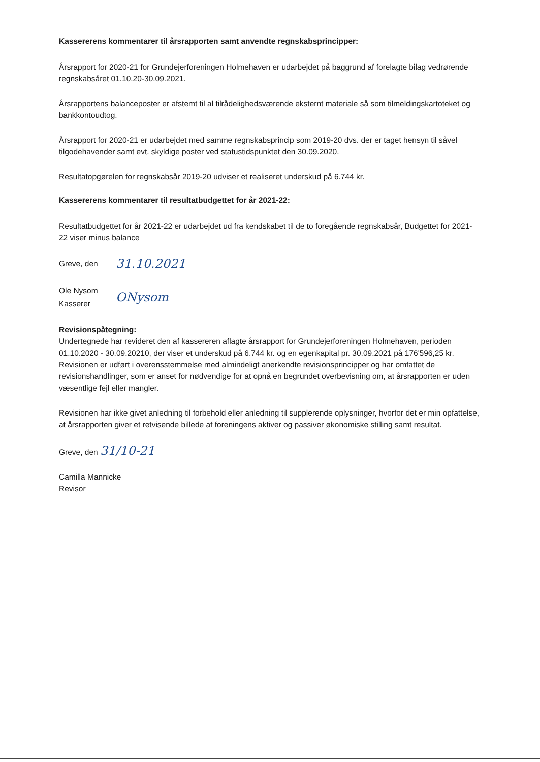Kassererens kommentarer til årsrapporten samt anvendte regnskabsprincipper:
Årsrapport for 2020-21 for Grundejerforeningen Holmehaven er udarbejdet på baggrund af forelagte bilag vedrørende regnskabsåret 01.10.20-30.09.2021.
Årsrapportens balanceposter er afstemt til al tilrådelighedsværende eksternt materiale så som tilmeldingskartoteket og bankkontoudtog.
Årsrapport for 2020-21 er udarbejdet med samme regnskabsprincip som 2019-20 dvs. der er taget hensyn til såvel tilgodehavender samt evt. skyldige poster ved statustidspunktet den 30.09.2020.
Resultatopgørelen for regnskabsår 2019-20 udviser et realiseret underskud på 6.744 kr.
Kassererens kommentarer til resultatbudgettet for år 2021-22:
Resultatbudgettet for år 2021-22 er udarbejdet ud fra kendskabet til de to foregående regnskabsår, Budgettet for 2021-22 viser minus balance
Greve, den
31.10.2021
Ole Nysom
Kasserer
ONysom
Revisionspåtegning:
Undertegnede har revideret den af kassereren aflagte årsrapport for Grundejerforeningen Holmehaven, perioden 01.10.2020 - 30.09.20210, der viser et underskud på 6.744 kr. og en egenkapital pr. 30.09.2021 på 176'596,25 kr. Revisionen er udført i overensstemmelse med almindeligt anerkendte revisionsprincipper og har omfattet de revisionshandlinger, som er anset for nødvendige for at opnå en begrundet overbevisning om, at årsrapporten er uden væsentlige fejl eller mangler.
Revisionen har ikke givet anledning til forbehold eller anledning til supplerende oplysninger, hvorfor det er min opfattelse, at årsrapporten giver et retvisende billede af foreningens aktiver og passiver økonomiske stilling samt resultat.
Greve, den 31/10-21
Camilla Mannicke
Revisor